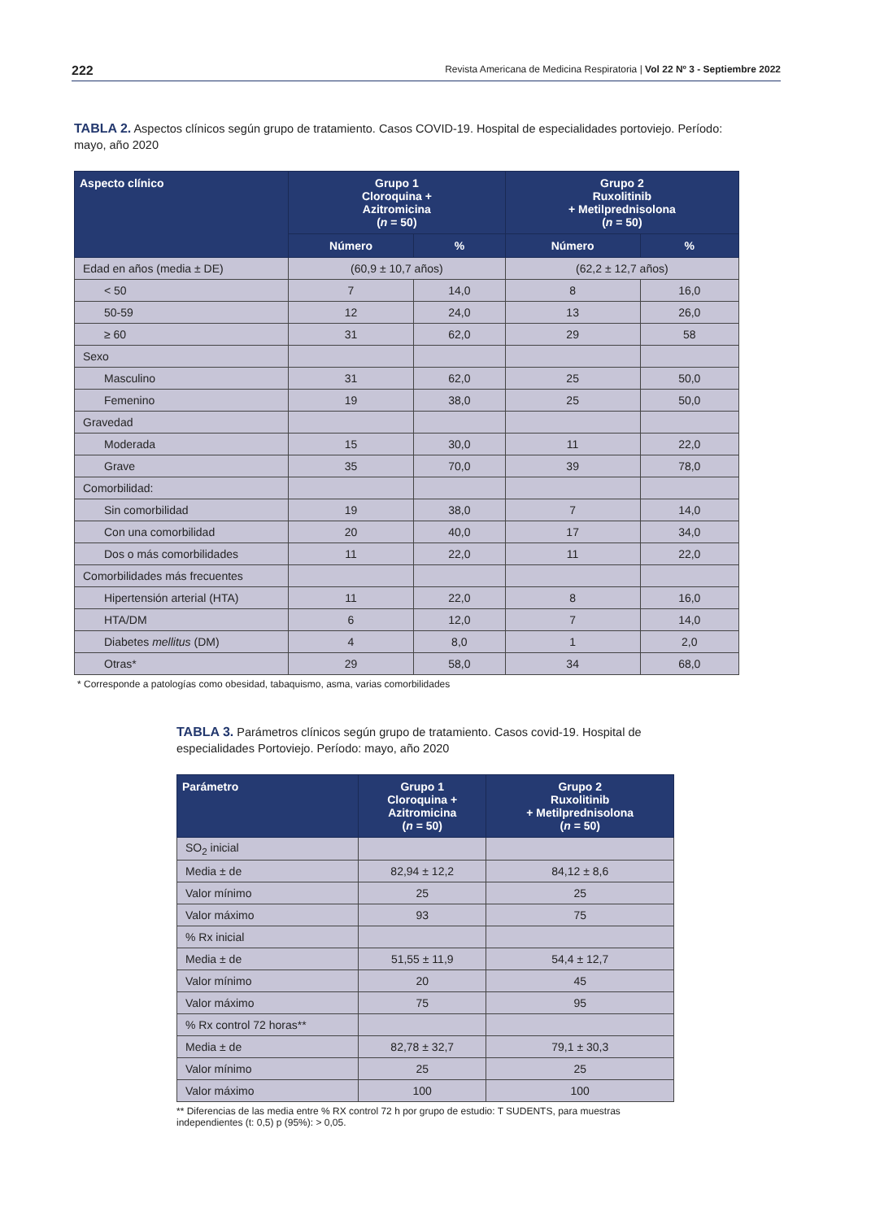222 Revista Americana de Medicina Respiratoria | Vol 22 Nº 3 - Septiembre 2022
TABLA 2. Aspectos clínicos según grupo de tratamiento. Casos COVID-19. Hospital de especialidades portoviejo. Período: mayo, año 2020
| Aspecto clínico | Grupo 1 Cloroquina + Azitromicina ( n = 50) | | Grupo 2 Ruxolitinib + Metilprednisolona ( n = 50) | |
| --- | --- | --- | --- | --- |
| | Número | % | Número | % |
| Edad en años (media ± DE) | (60,9 ± 10,7 años) | | (62,2 ± 12,7 años) | |
| < 50 | 7 | 14,0 | 8 | 16,0 |
| 50-59 | 12 | 24,0 | 13 | 26,0 |
| ≥ 60 | 31 | 62,0 | 29 | 58 |
| Sexo | | | | |
| Masculino | 31 | 62,0 | 25 | 50,0 |
| Femenino | 19 | 38,0 | 25 | 50,0 |
| Gravedad | | | | |
| Moderada | 15 | 30,0 | 11 | 22,0 |
| Grave | 35 | 70,0 | 39 | 78,0 |
| Comorbilidad: | | | | |
| Sin comorbilidad | 19 | 38,0 | 7 | 14,0 |
| Con una comorbilidad | 20 | 40,0 | 17 | 34,0 |
| Dos o más comorbilidades | 11 | 22,0 | 11 | 22,0 |
| Comorbilidades más frecuentes | | | | |
| Hipertensión arterial (HTA) | 11 | 22,0 | 8 | 16,0 |
| HTA/DM | 6 | 12,0 | 7 | 14,0 |
| Diabetes mellitus (DM) | 4 | 8,0 | 1 | 2,0 |
| Otras* | 29 | 58,0 | 34 | 68,0 |
* Corresponde a patologías como obesidad, tabaquismo, asma, varias comorbilidades
TABLA 3. Parámetros clínicos según grupo de tratamiento. Casos covid-19. Hospital de especialidades Portoviejo. Período: mayo, año 2020
| Parámetro | Grupo 1 Cloroquina + Azitromicina ( n = 50) | Grupo 2 Ruxolitinib + Metilprednisolona ( n = 50) |
| --- | --- | --- |
| SO<sub>2</sub> inicial | | |
| Media ± de | 82,94 ± 12,2 | 84,12 ± 8,6 |
| Valor mínimo | 25 | 25 |
| Valor máximo | 93 | 75 |
| % Rx inicial | | |
| Media ± de | 51,55 ± 11,9 | 54,4 ± 12,7 |
| Valor mínimo | 20 | 45 |
| Valor máximo | 75 | 95 |
| % Rx control 72 horas** | | |
| Media ± de | 82,78 ± 32,7 | 79,1 ± 30,3 |
| Valor mínimo | 25 | 25 |
| Valor máximo | 100 | 100 |
** Diferencias de las media entre % RX control 72 h por grupo de estudio: T SUDENTS, para muestras independientes (t: 0,5) p (95%): > 0,05.